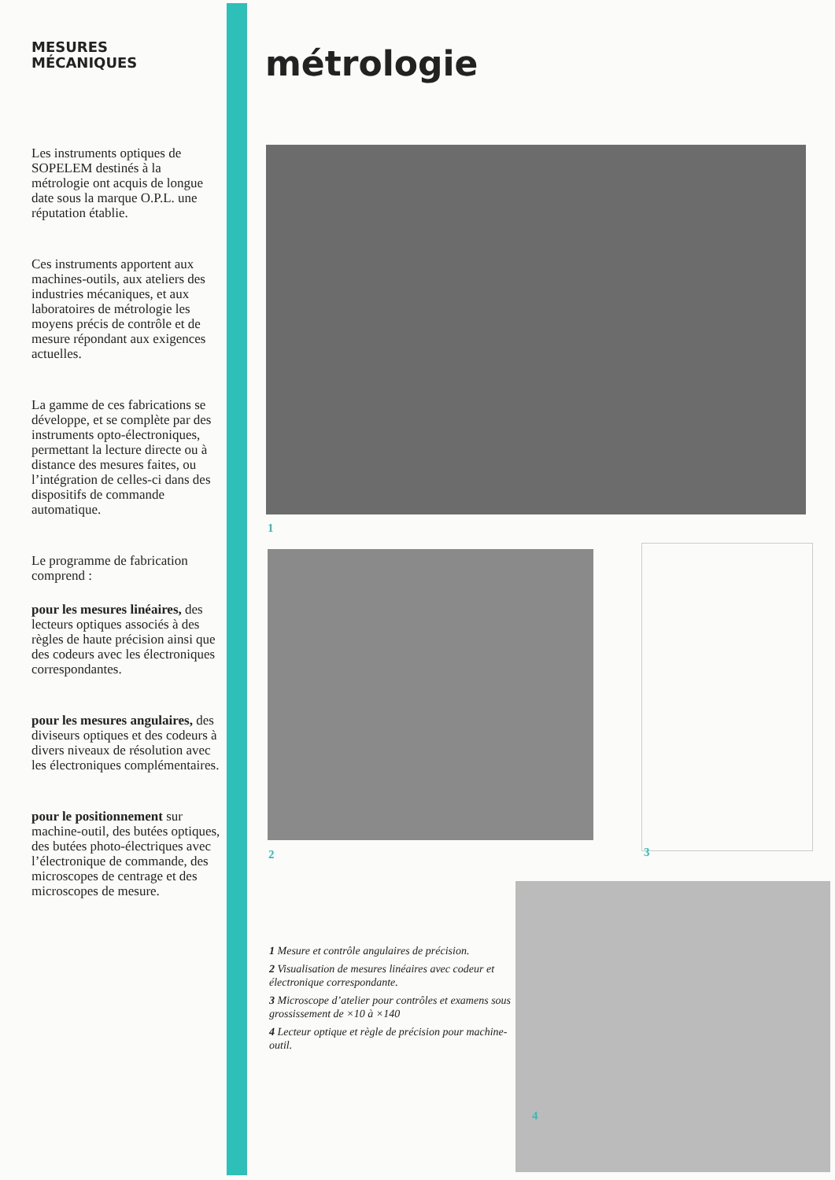MESURES
MÉCANIQUES
Les instruments optiques de SOPELEM destinés à la métrologie ont acquis de longue date sous la marque O.P.L. une réputation établie.
Ces instruments apportent aux machines-outils, aux ateliers des industries mécaniques, et aux laboratoires de métrologie les moyens précis de contrôle et de mesure répondant aux exigences actuelles.
La gamme de ces fabrications se développe, et se complète par des instruments opto-électroniques, permettant la lecture directe ou à distance des mesures faites, ou l’intégration de celles-ci dans des dispositifs de commande automatique.
Le programme de fabrication comprend :
pour les mesures linéaires, des lecteurs optiques associés à des règles de haute précision ainsi que des codeurs avec les électroniques correspondantes.
pour les mesures angulaires, des diviseurs optiques et des codeurs à divers niveaux de résolution avec les électroniques complémentaires.
pour le positionnement sur machine-outil, des butées optiques, des butées photo-électriques avec l’électronique de commande, des microscopes de centrage et des microscopes de mesure.
métrologie
1
2 3
4
1 Mesure et contrôle angulaires de précision.
2 Visualisation de mesures linéaires avec codeur et électronique correspondante.
3 Microscope d’atelier pour contrôles et examens sous grossissement de ×10 à ×140
4 Lecteur optique et règle de précision pour machine-outil.